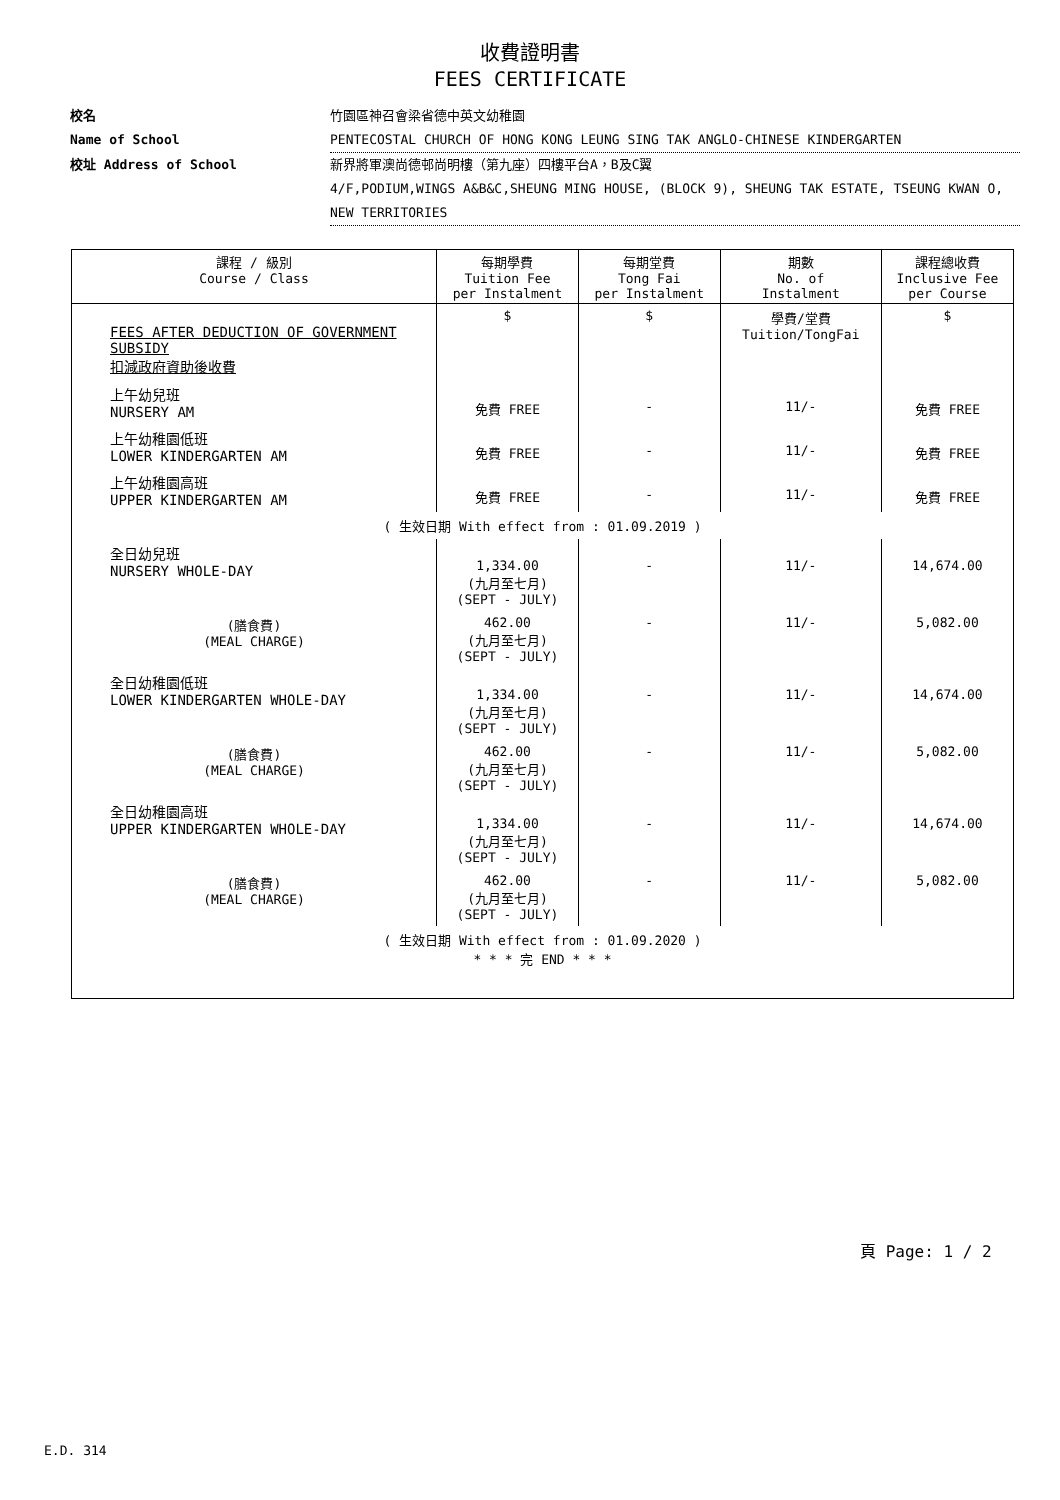收費證明書
FEES CERTIFICATE
校名
Name of School
竹園區神召會梁省德中英文幼稚園
PENTECOSTAL CHURCH OF HONG KONG LEUNG SING TAK ANGLO-CHINESE KINDERGARTEN
校址 Address of School 新界將軍澳尚德邨尚明樓（第九座）四樓平台A，B及C翼
4/F,PODIUM,WINGS A&B&C,SHEUNG MING HOUSE, (BLOCK 9), SHEUNG TAK ESTATE, TSEUNG KWAN O, NEW TERRITORIES
| 課程 / 級別 Course / Class | 每期學費 Tuition Fee per Instalment | 每期堂費 Tong Fai per Instalment | 期數 No. of Instalment | 課程總收費 Inclusive Fee per Course |
| --- | --- | --- | --- | --- |
| FEES AFTER DEDUCTION OF GOVERNMENT SUBSIDY 扣減政府資助後收費 | $ | $ | 學費/堂費 Tuition/TongFai | $ |
| 上午幼兒班 NURSERY AM | 免費 FREE | - | 11/- | 免費 FREE |
| 上午幼稚園低班 LOWER KINDERGARTEN AM | 免費 FREE | - | 11/- | 免費 FREE |
| 上午幼稚園高班 UPPER KINDERGARTEN AM | 免費 FREE | - | 11/- | 免費 FREE |
| ( 生效日期 With effect from : 01.09.2019 ) | | | | |
| 全日幼兒班 NURSERY WHOLE-DAY | 1,334.00 (九月至七月) (SEPT - JULY) | - | 11/- | 14,674.00 |
| (膳食費) (MEAL CHARGE) | 462.00 (九月至七月) (SEPT - JULY) | - | 11/- | 5,082.00 |
| 全日幼稚園低班 LOWER KINDERGARTEN WHOLE-DAY | 1,334.00 (九月至七月) (SEPT - JULY) | - | 11/- | 14,674.00 |
| (膳食費) (MEAL CHARGE) | 462.00 (九月至七月) (SEPT - JULY) | - | 11/- | 5,082.00 |
| 全日幼稚園高班 UPPER KINDERGARTEN WHOLE-DAY | 1,334.00 (九月至七月) (SEPT - JULY) | - | 11/- | 14,674.00 |
| (膳食費) (MEAL CHARGE) | 462.00 (九月至七月) (SEPT - JULY) | - | 11/- | 5,082.00 |
| ( 生效日期 With effect from : 01.09.2020 ) * * * 完 END * * * | | | | |
頁 Page: 1 / 2
E.D. 314